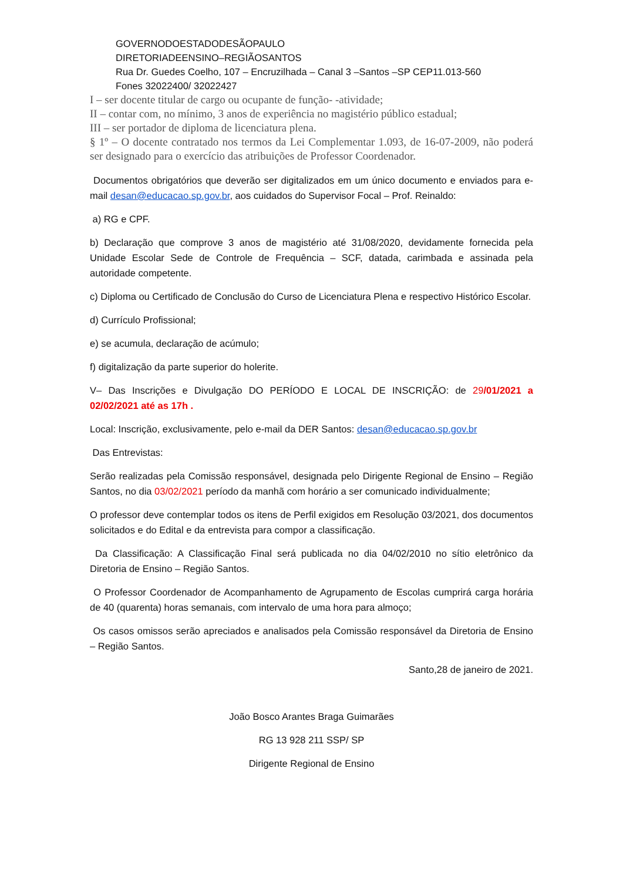GOVERNODOESTADODESÃOPAULO
DIRETORIADEENSINO–REGIÃOSANTOS
Rua Dr. Guedes Coelho, 107 – Encruzilhada – Canal 3 –Santos –SP CEP11.013-560
Fones 32022400/ 32022427
I – ser docente titular de cargo ou ocupante de função- -atividade;
II – contar com, no mínimo, 3 anos de experiência no magistério público estadual;
III – ser portador de diploma de licenciatura plena.
§ 1º – O docente contratado nos termos da Lei Complementar 1.093, de 16-07-2009, não poderá ser designado para o exercício das atribuições de Professor Coordenador.
Documentos obrigatórios que deverão ser digitalizados em um único documento e enviados para e-mail desan@educacao.sp.gov.br, aos cuidados do Supervisor Focal – Prof. Reinaldo:
a) RG e CPF.
b) Declaração que comprove 3 anos de magistério até 31/08/2020, devidamente fornecida pela Unidade Escolar Sede de Controle de Frequência – SCF, datada, carimbada e assinada pela autoridade competente.
c) Diploma ou Certificado de Conclusão do Curso de Licenciatura Plena e respectivo Histórico Escolar.
d) Currículo Profissional;
e) se acumula, declaração de acúmulo;
f) digitalização da parte superior do holerite.
V– Das Inscrições e Divulgação DO PERÍODO E LOCAL DE INSCRIÇÃO: de 29/01/2021 a 02/02/2021 até as 17h .
Local: Inscrição, exclusivamente, pelo e-mail da DER Santos: desan@educacao.sp.gov.br
Das Entrevistas:
Serão realizadas pela Comissão responsável, designada pelo Dirigente Regional de Ensino – Região Santos, no dia 03/02/2021 período da manhã com horário a ser comunicado individualmente;
O professor deve contemplar todos os itens de Perfil exigidos em Resolução 03/2021, dos documentos solicitados e do Edital e da entrevista para compor a classificação.
Da Classificação: A Classificação Final será publicada no dia 04/02/2010 no sítio eletrônico da Diretoria de Ensino – Região Santos.
O Professor Coordenador de Acompanhamento de Agrupamento de Escolas cumprirá carga horária de 40 (quarenta) horas semanais, com intervalo de uma hora para almoço;
Os casos omissos serão apreciados e analisados pela Comissão responsável da Diretoria de Ensino – Região Santos.
Santo,28 de janeiro de 2021.
João Bosco Arantes Braga Guimarães
RG 13 928 211 SSP/ SP
Dirigente Regional de Ensino